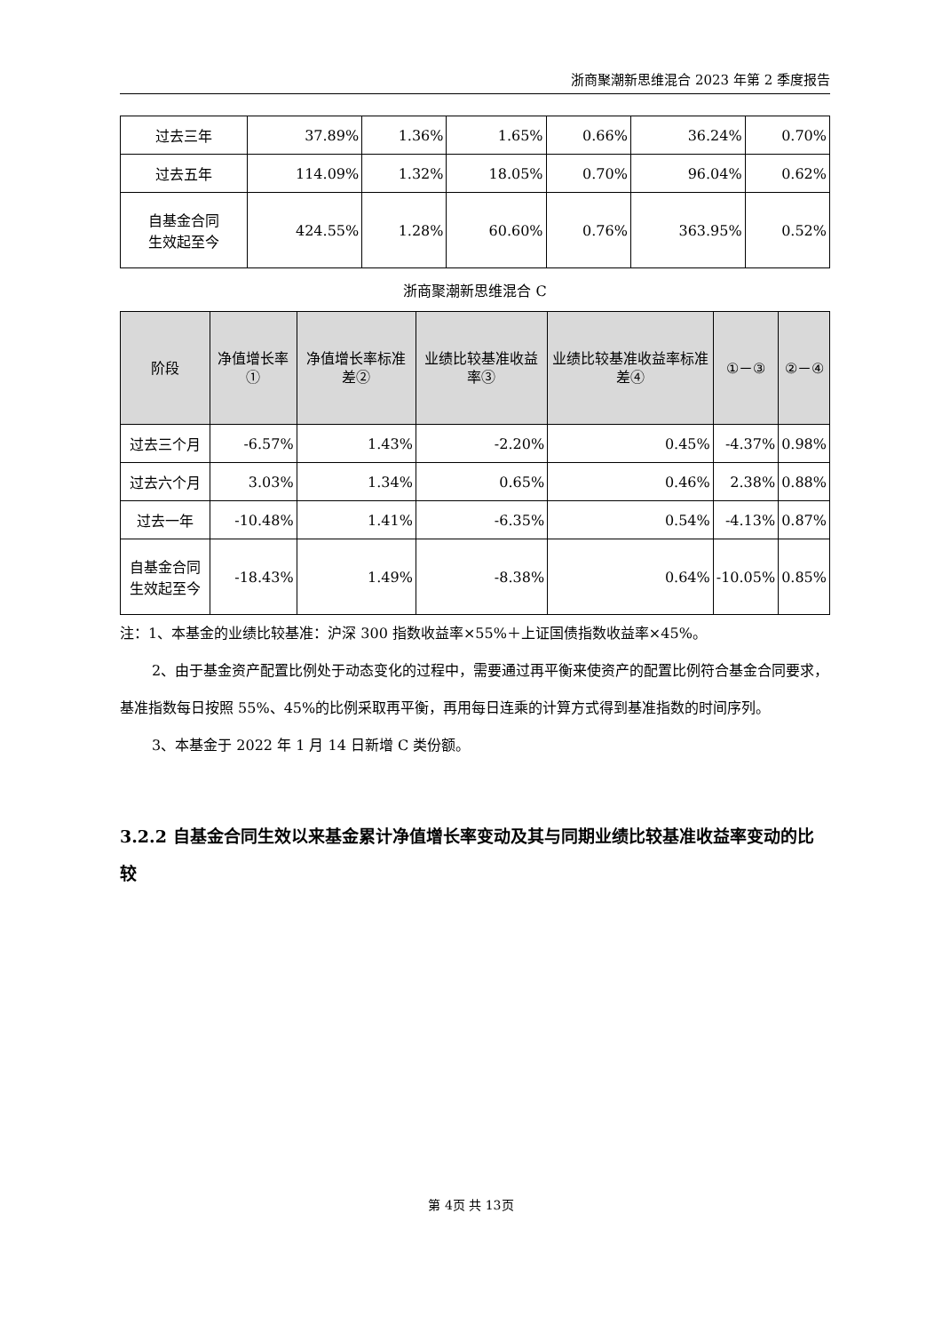浙商聚潮新思维混合 2023 年第 2 季度报告
| 过去三年 | 37.89% | 1.36% | 1.65% | 0.66% | 36.24% | 0.70% |
| 过去五年 | 114.09% | 1.32% | 18.05% | 0.70% | 96.04% | 0.62% |
| 自基金合同 生效起至今 | 424.55% | 1.28% | 60.60% | 0.76% | 363.95% | 0.52% |
浙商聚潮新思维混合 C
| 阶段 | 净值增长率① | 净值增长率标准差② | 业绩比较基准收益率③ | 业绩比较基准收益率标准差④ | ①－③ | ②－④ |
| --- | --- | --- | --- | --- | --- | --- |
| 过去三个月 | -6.57% | 1.43% | -2.20% | 0.45% | -4.37% | 0.98% |
| 过去六个月 | 3.03% | 1.34% | 0.65% | 0.46% | 2.38% | 0.88% |
| 过去一年 | -10.48% | 1.41% | -6.35% | 0.54% | -4.13% | 0.87% |
| 自基金合同 生效起至今 | -18.43% | 1.49% | -8.38% | 0.64% | -10.05% | 0.85% |
注：1、本基金的业绩比较基准：沪深 300 指数收益率×55%＋上证国债指数收益率×45%。
2、由于基金资产配置比例处于动态变化的过程中，需要通过再平衡来使资产的配置比例符合基金合同要求，基准指数每日按照 55%、45%的比例采取再平衡，再用每日连乘的计算方式得到基准指数的时间序列。
3、本基金于 2022 年 1 月 14 日新增 C 类份额。
3.2.2 自基金合同生效以来基金累计净值增长率变动及其与同期业绩比较基准收益率变动的比较
第 4页 共 13页